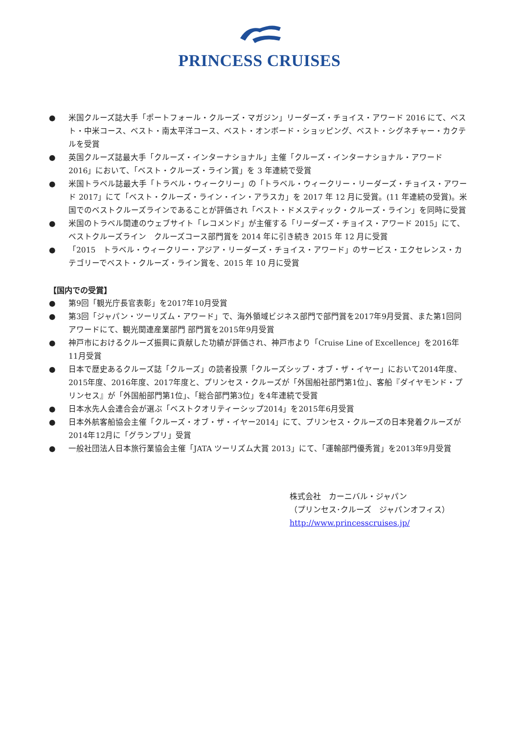PRINCESS CRUISES
● 米国クルーズ誌大手「ポートフォール・クルーズ・マガジン」リーダーズ・チョイス・アワード 2016 にて、ベスト・中米コース、ベスト・南太平洋コース、ベスト・オンボード・ショッピング、ベスト・シグネチャー・カクテルを受賞
● 英国クルーズ誌最大手「クルーズ・インターナショナル」主催「クルーズ・インターナショナル・アワード 2016」において、「ベスト・クルーズ・ライン賞」を 3 年連続で受賞
● 米国トラベル誌最大手「トラベル・ウィークリー」の「トラベル・ウィークリー・リーダーズ・チョイス・アワード 2017」にて「ベスト・クルーズ・ライン・イン・アラスカ」を 2017 年 12 月に受賞。(11 年連続の受賞)。米国でのベストクルーズラインであることが評価され「ベスト・ドメスティック・クルーズ・ライン」を同時に受賞
● 米国のトラベル関連のウェブサイト「レコメンド」が主催する「リーダーズ・チョイス・アワード 2015」にて、ベストクルーズライン　クルーズコース部門賞を 2014 年に引き続き 2015 年 12 月に受賞
● 「2015　トラベル・ウィークリー・アジア・リーダーズ・チョイス・アワード」のサービス・エクセレンス・カテゴリーでベスト・クルーズ・ライン賞を、2015 年 10 月に受賞
【国内での受賞】
● 第9回「観光庁長官表彰」を2017年10月受賞
● 第3回「ジャパン・ツーリズム・アワード」で、海外領域ビジネス部門で部門賞を2017年9月受賞、また第1回同アワードにて、観光関連産業部門 部門賞を2015年9月受賞
● 神戸市におけるクルーズ振興に貢献した功績が評価され、神戸市より「Cruise Line of Excellence」を2016年11月受賞
● 日本で歴史あるクルーズ誌「クルーズ」の読者投票「クルーズシップ・オブ・ザ・イヤー」において2014年度、2015年度、2016年度、2017年度と、プリンセス・クルーズが「外国船社部門第1位」、客船『ダイヤモンド・プリンセス』が「外国船部門第1位」、「総合部門第3位」を4年連続で受賞
● 日本水先人会連合会が選ぶ「ベストクオリティーシップ2014」を2015年6月受賞
● 日本外航客船協会主催「クルーズ・オブ・ザ・イヤー2014」にて、プリンセス・クルーズの日本発着クルーズが2014年12月に「グランプリ」受賞
● 一般社団法人日本旅行業協会主催「JATA ツーリズム大賞 2013」にて、「運輸部門優秀賞」を2013年9月受賞
株式会社　カーニバル・ジャパン
（プリンセス･クルーズ　ジャパンオフィス）
http://www.princesscruises.jp/